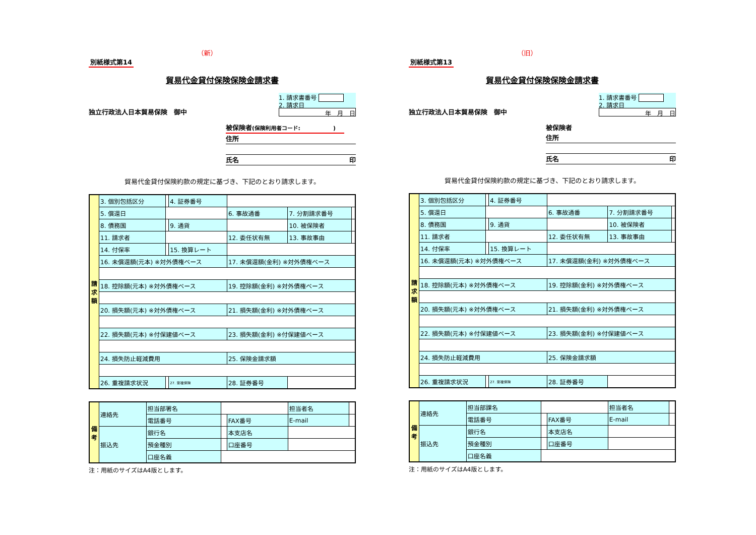（新）
別紙様式第14
貿易代金貸付保険保険金請求書
独立行政法人日本貿易保険　御中
1. 請求書番号
2. 請求日
年　月　日
被保険者(保険利用者コード:　　　　　　)
住所
氏名 印
貿易代金貸付保険約款の規定に基づき、下記のとおり請求します。
| 請求額 | 3. 個別包括区分 | | 4. 証券番号 | | | |
| | 5. 償還日 | | | 6. 事故通番 | 7. 分割請求番号 | |
| | 8. 債務国 | | 9. 通貨 | | 10. 被保険者 | |
| | 11. 請求者 | | | 12. 委任状有無 | 13. 事故事由 | |
| | 14. 付保率 | | 15. 換算レート | | | |
| | 16. 未償還額(元本) ※対外債権ベース | | | 17. 未償還額(金利) ※対外債権ベース | | |
| | 18. 控除額(元本) ※対外債権ベース | | | 19. 控除額(金利) ※対外債権ベース | | |
| | 20. 損失額(元本) ※対外債権ベース | | | 21. 損失額(金利) ※対外債権ベース | | |
| | 22. 損失額(元本) ※付保建値ベース | | | 23. 損失額(金利) ※付保建値ベース | | |
| | 24. 損失防止軽減費用 | | | 25. 保険金請求額 | | |
| | 26. 重複請求状況 | | 27. 重複保険 | 28. 証券番号 | | |
| 備考 | 連絡先 | 担当部署名 | | | 担当者名 | |
| | | 電話番号 | | FAX番号 | E-mail | |
| | 振込先 | 銀行名 | | 本支店名 | | |
| | | 預金種別 | | 口座番号 | | |
| | | 口座名義 | | | | |
注：用紙のサイズはA4版とします。
（旧）
別紙様式第13
貿易代金貸付保険保険金請求書
独立行政法人日本貿易保険　御中
1. 請求書番号
2. 請求日
年　月　日
被保険者
住所
氏名 印
貿易代金貸付保険約款の規定に基づき、下記のとおり請求します。
| 請求額 | 3. 個別包括区分 | | 4. 証券番号 | | | |
| | 5. 償還日 | | | 6. 事故通番 | 7. 分割請求番号 | |
| | 8. 債務国 | | 9. 通貨 | | 10. 被保険者 | |
| | 11. 請求者 | | | 12. 委任状有無 | 13. 事故事由 | |
| | 14. 付保率 | | 15. 換算レート | | | |
| | 16. 未償還額(元本) ※対外債権ベース | | | 17. 未償還額(金利) ※対外債権ベース | | |
| | 18. 控除額(元本) ※対外債権ベース | | | 19. 控除額(金利) ※対外債権ベース | | |
| | 20. 損失額(元本) ※対外債権ベース | | | 21. 損失額(金利) ※対外債権ベース | | |
| | 22. 損失額(元本) ※付保建値ベース | | | 23. 損失額(金利) ※付保建値ベース | | |
| | 24. 損失防止軽減費用 | | | 25. 保険金請求額 | | |
| | 26. 重複請求状況 | | 27. 重複保険 | 28. 証券番号 | | |
| 備考 | 連絡先 | 担当部課名 | | | 担当者名 | |
| | | 電話番号 | | FAX番号 | E-mail | |
| | 振込先 | 銀行名 | | 本支店名 | | |
| | | 預金種別 | | 口座番号 | | |
| | | 口座名義 | | | | |
注：用紙のサイズはA4版とします。